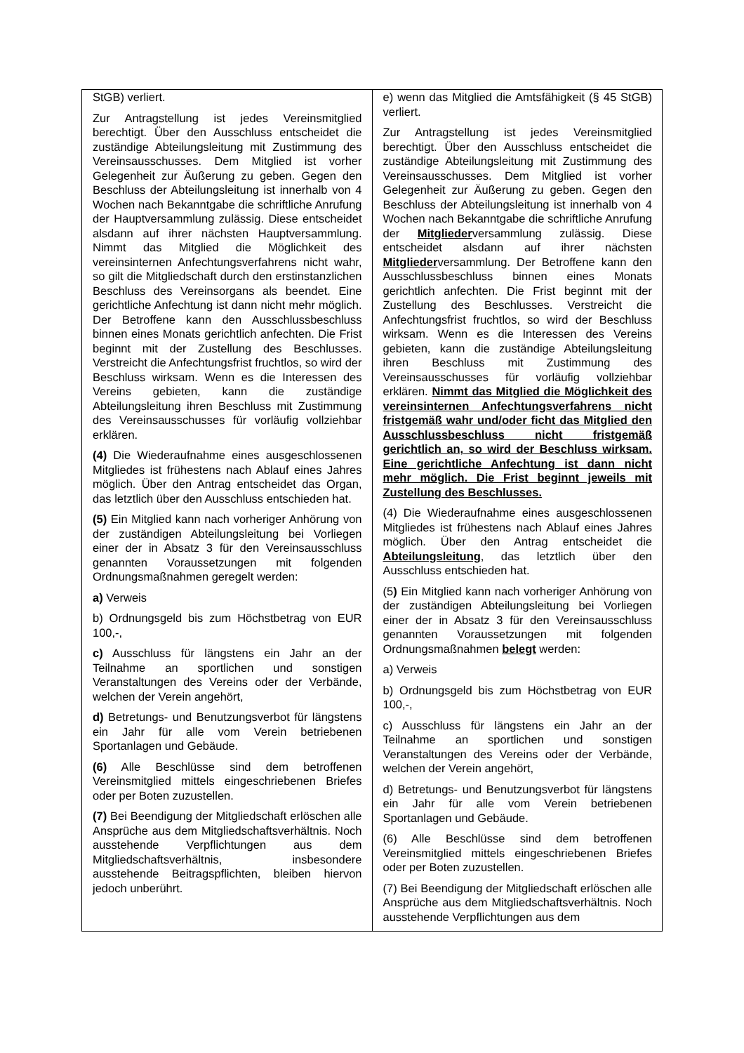| StGB) verliert. Zur Antragstellung ist jedes Vereinsmitglied berechtigt. Über den Ausschluss entscheidet die zuständige Abteilungsleitung mit Zustimmung des Vereinsausschusses. Dem Mitglied ist vorher Gelegenheit zur Äußerung zu geben. Gegen den Beschluss der Abteilungsleitung ist innerhalb von 4 Wochen nach Bekanntgabe die schriftliche Anrufung der Hauptversammlung zulässig. Diese entscheidet alsdann auf ihrer nächsten Hauptversammlung. Nimmt das Mitglied die Möglichkeit des vereinsinternen Anfechtungsverfahrens nicht wahr, so gilt die Mitgliedschaft durch den erstinstanzlichen Beschluss des Vereinsorgans als beendet. Eine gerichtliche Anfechtung ist dann nicht mehr möglich. Der Betroffene kann den Ausschlussbeschluss binnen eines Monats gerichtlich anfechten. Die Frist beginnt mit der Zustellung des Beschlusses. Verstreicht die Anfechtungsfrist fruchtlos, so wird der Beschluss wirksam. Wenn es die Interessen des Vereins gebieten, kann die zuständige Abteilungsleitung ihren Beschluss mit Zustimmung des Vereinsausschusses für vorläufig vollziehbar erklären. (4) Die Wiederaufnahme eines ausgeschlossenen Mitgliedes ist frühestens nach Ablauf eines Jahres möglich. Über den Antrag entscheidet das Organ, das letztlich über den Ausschluss entschieden hat. (5) Ein Mitglied kann nach vorheriger Anhörung von der zuständigen Abteilungsleitung bei Vorliegen einer der in Absatz 3 für den Vereinsausschluss genannten Voraussetzungen mit folgenden Ordnungsmaßnahmen geregelt werden: a) Verweis b) Ordnungsgeld bis zum Höchstbetrag von EUR 100,-, c) Ausschluss für längstens ein Jahr an der Teilnahme an sportlichen und sonstigen Veranstaltungen des Vereins oder der Verbände, welchen der Verein angehört, d) Betretungs- und Benutzungsverbot für längstens ein Jahr für alle vom Verein betriebenen Sportanlagen und Gebäude. (6) Alle Beschlüsse sind dem betroffenen Vereinsmitglied mittels eingeschriebenen Briefes oder per Boten zuzustellen. (7) Bei Beendigung der Mitgliedschaft erlöschen alle Ansprüche aus dem Mitgliedschaftsverhältnis. Noch ausstehende Verpflichtungen aus dem Mitgliedschaftsverhältnis, insbesondere ausstehende Beitragspflichten, bleiben hiervon jedoch unberührt. | e) wenn das Mitglied die Amtsfähigkeit (§ 45 StGB) verliert. Zur Antragstellung ist jedes Vereinsmitglied berechtigt. Über den Ausschluss entscheidet die zuständige Abteilungsleitung mit Zustimmung des Vereinsausschusses. Dem Mitglied ist vorher Gelegenheit zur Äußerung zu geben. Gegen den Beschluss der Abteilungsleitung ist innerhalb von 4 Wochen nach Bekanntgabe die schriftliche Anrufung der Mitglieder versammlung zulässig. Diese entscheidet alsdann auf ihrer nächsten Mitglieder versammlung. Der Betroffene kann den Ausschlussbeschluss binnen eines Monats gerichtlich anfechten. Die Frist beginnt mit der Zustellung des Beschlusses. Verstreicht die Anfechtungsfrist fruchtlos, so wird der Beschluss wirksam. Wenn es die Interessen des Vereins gebieten, kann die zuständige Abteilungsleitung ihren Beschluss mit Zustimmung des Vereinsausschusses für vorläufig vollziehbar erklären. Nimmt das Mitglied die Möglichkeit des vereinsinternen Anfechtungsverfahrens nicht fristgemäß wahr und/oder ficht das Mitglied den Ausschlussbeschluss nicht fristgemäß gerichtlich an, so wird der Beschluss wirksam. Eine gerichtliche Anfechtung ist dann nicht mehr möglich. Die Frist beginnt jeweils mit Zustellung des Beschlusses. (4) Die Wiederaufnahme eines ausgeschlossenen Mitgliedes ist frühestens nach Ablauf eines Jahres möglich. Über den Antrag entscheidet die Abteilungsleitung , das letztlich über den Ausschluss entschieden hat. (5 ) Ein Mitglied kann nach vorheriger Anhörung von der zuständigen Abteilungsleitung bei Vorliegen einer der in Absatz 3 für den Vereinsausschluss genannten Voraussetzungen mit folgenden Ordnungsmaßnahmen belegt werden: a) Verweis b) Ordnungsgeld bis zum Höchstbetrag von EUR 100,-, c) Ausschluss für längstens ein Jahr an der Teilnahme an sportlichen und sonstigen Veranstaltungen des Vereins oder der Verbände, welchen der Verein angehört, d) Betretungs- und Benutzungsverbot für längstens ein Jahr für alle vom Verein betriebenen Sportanlagen und Gebäude. (6) Alle Beschlüsse sind dem betroffenen Vereinsmitglied mittels eingeschriebenen Briefes oder per Boten zuzustellen. (7) Bei Beendigung der Mitgliedschaft erlöschen alle Ansprüche aus dem Mitgliedschaftsverhältnis. Noch ausstehende Verpflichtungen aus dem |